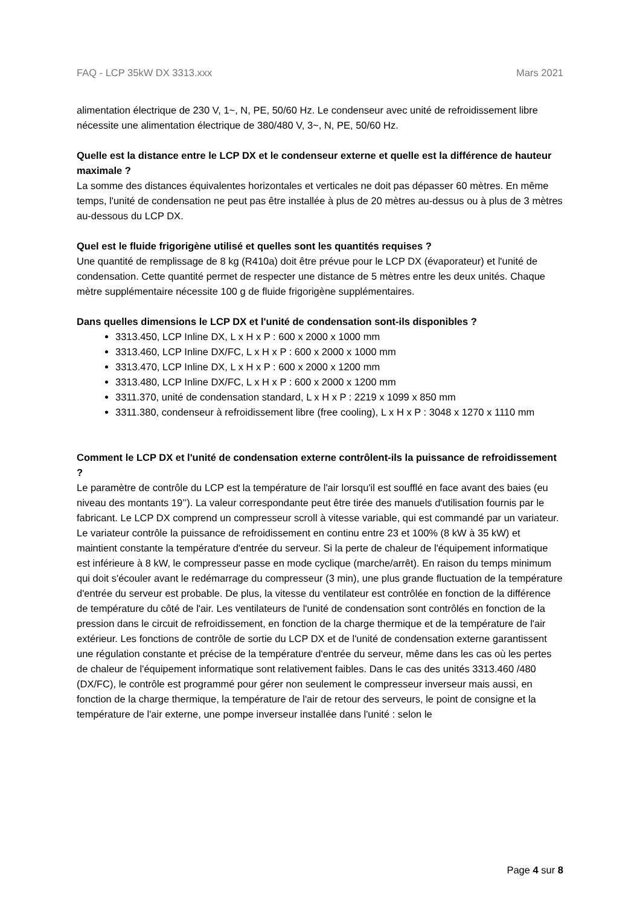FAQ - LCP 35kW DX 3313.xxx Mars 2021
alimentation électrique de 230 V, 1~, N, PE, 50/60 Hz. Le condenseur avec unité de refroidissement libre nécessite une alimentation électrique de 380/480 V, 3~, N, PE, 50/60 Hz.
Quelle est la distance entre le LCP DX et le condenseur externe et quelle est la différence de hauteur maximale ?
La somme des distances équivalentes horizontales et verticales ne doit pas dépasser 60 mètres. En même temps, l'unité de condensation ne peut pas être installée à plus de 20 mètres au-dessus ou à plus de 3 mètres au-dessous du LCP DX.
Quel est le fluide frigorigène utilisé et quelles sont les quantités requises ?
Une quantité de remplissage de 8 kg (R410a) doit être prévue pour le LCP DX (évaporateur) et l'unité de condensation. Cette quantité permet de respecter une distance de 5 mètres entre les deux unités. Chaque mètre supplémentaire nécessite 100 g de fluide frigorigène supplémentaires.
Dans quelles dimensions le LCP DX et l'unité de condensation sont-ils disponibles ?
3313.450, LCP Inline DX, L x H x P : 600 x 2000 x 1000 mm
3313.460, LCP Inline DX/FC, L x H x P : 600 x 2000 x 1000 mm
3313.470, LCP Inline DX, L x H x P : 600 x 2000 x 1200 mm
3313.480, LCP Inline DX/FC, L x H x P : 600 x 2000 x 1200 mm
3311.370, unité de condensation standard, L x H x P : 2219 x 1099 x 850 mm
3311.380, condenseur à refroidissement libre (free cooling), L x H x P : 3048 x 1270 x 1110 mm
Comment le LCP DX et l'unité de condensation externe contrôlent-ils la puissance de refroidissement ?
Le paramètre de contrôle du LCP est la température de l'air lorsqu'il est soufflé en face avant des baies (eu niveau des montants 19’’). La valeur correspondante peut être tirée des manuels d'utilisation fournis par le fabricant. Le LCP DX comprend un compresseur scroll à vitesse variable, qui est commandé par un variateur. Le variateur contrôle la puissance de refroidissement en continu entre 23 et 100% (8 kW à 35 kW) et maintient constante la température d'entrée du serveur. Si la perte de chaleur de l'équipement informatique est inférieure à 8 kW, le compresseur passe en mode cyclique (marche/arrêt). En raison du temps minimum qui doit s'écouler avant le redémarrage du compresseur (3 min), une plus grande fluctuation de la température d'entrée du serveur est probable. De plus, la vitesse du ventilateur est contrôlée en fonction de la différence de température du côté de l'air. Les ventilateurs de l'unité de condensation sont contrôlés en fonction de la pression dans le circuit de refroidissement, en fonction de la charge thermique et de la température de l'air extérieur. Les fonctions de contrôle de sortie du LCP DX et de l'unité de condensation externe garantissent une régulation constante et précise de la température d'entrée du serveur, même dans les cas où les pertes de chaleur de l'équipement informatique sont relativement faibles. Dans le cas des unités 3313.460 /480 (DX/FC), le contrôle est programmé pour gérer non seulement le compresseur inverseur mais aussi, en fonction de la charge thermique, la température de l'air de retour des serveurs, le point de consigne et la température de l'air externe, une pompe inverseur installée dans l'unité : selon le
Page 4 sur 8